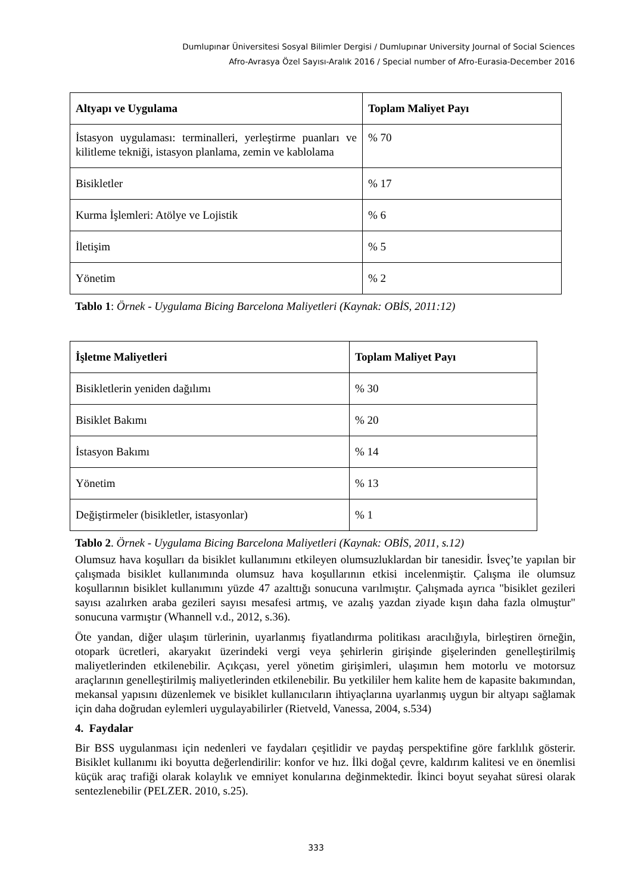Dumlupınar Üniversitesi Sosyal Bilimler Dergisi / Dumlupınar University Journal of Social Sciences
Afro-Avrasya Özel Sayısı-Aralık 2016 / Special number of Afro-Eurasia-December 2016
| Altyapı ve Uygulama | Toplam Maliyet Payı |
| --- | --- |
| İstasyon uygulaması: terminalleri, yerleştirme puanları ve kilitleme tekniği, istasyon planlama, zemin ve kablolama | % 70 |
| Bisikletler | % 17 |
| Kurma İşlemleri: Atölye ve Lojistik | % 6 |
| İletişim | % 5 |
| Yönetim | % 2 |
Tablo 1: Örnek - Uygulama Bicing Barcelona Maliyetleri (Kaynak: OBİS, 2011:12)
| İşletme Maliyetleri | Toplam Maliyet Payı |
| --- | --- |
| Bisikletlerin yeniden dağılımı | % 30 |
| Bisiklet Bakımı | % 20 |
| İstasyon Bakımı | % 14 |
| Yönetim | % 13 |
| Değiştirmeler (bisikletler, istasyonlar) | % 1 |
Tablo 2. Örnek - Uygulama Bicing Barcelona Maliyetleri (Kaynak: OBİS, 2011, s.12)
Olumsuz hava koşulları da bisiklet kullanımını etkileyen olumsuzluklardan bir tanesidir. İsveç’te yapılan bir çalışmada bisiklet kullanımında olumsuz hava koşullarının etkisi incelenmiştir. Çalışma ile olumsuz koşullarının bisiklet kullanımını yüzde 47 azalttığı sonucuna varılmıştır. Çalışmada ayrıca "bisiklet gezileri sayısı azalırken araba gezileri sayısı mesafesi artmış, ve azalış yazdan ziyade kışın daha fazla olmuştur" sonucuna varmıştır (Whannell v.d., 2012, s.36).
Öte yandan, diğer ulaşım türlerinin, uyarlanmış fiyatlandırma politikası aracılığıyla, birleştiren örneğin, otopark ücretleri, akaryakıt üzerindeki vergi veya şehirlerin girişinde gişelerinden genelleştirilmiş maliyetlerinden etkilenebilir. Açıkçası, yerel yönetim girişimleri, ulaşımın hem motorlu ve motorsuz araçlarının genelleştirilmiş maliyetlerinden etkilenebilir. Bu yetkililer hem kalite hem de kapasite bakımından, mekansal yapısını düzenlemek ve bisiklet kullanıcıların ihtiyaçlarına uyarlanmış uygun bir altyapı sağlamak için daha doğrudan eylemleri uygulayabilirler (Rietveld, Vanessa, 2004, s.534)
4. Faydalar
Bir BSS uygulanması için nedenleri ve faydaları çeşitlidir ve paydaş perspektifine göre farklılık gösterir. Bisiklet kullanımı iki boyutta değerlendirilir: konfor ve hız. İlki doğal çevre, kaldırım kalitesi ve en önemlisi küçük araç trafiği olarak kolaylık ve emniyet konularına değinmektedir. İkinci boyut seyahat süresi olarak sentezlenebilir (PELZER. 2010, s.25).
333